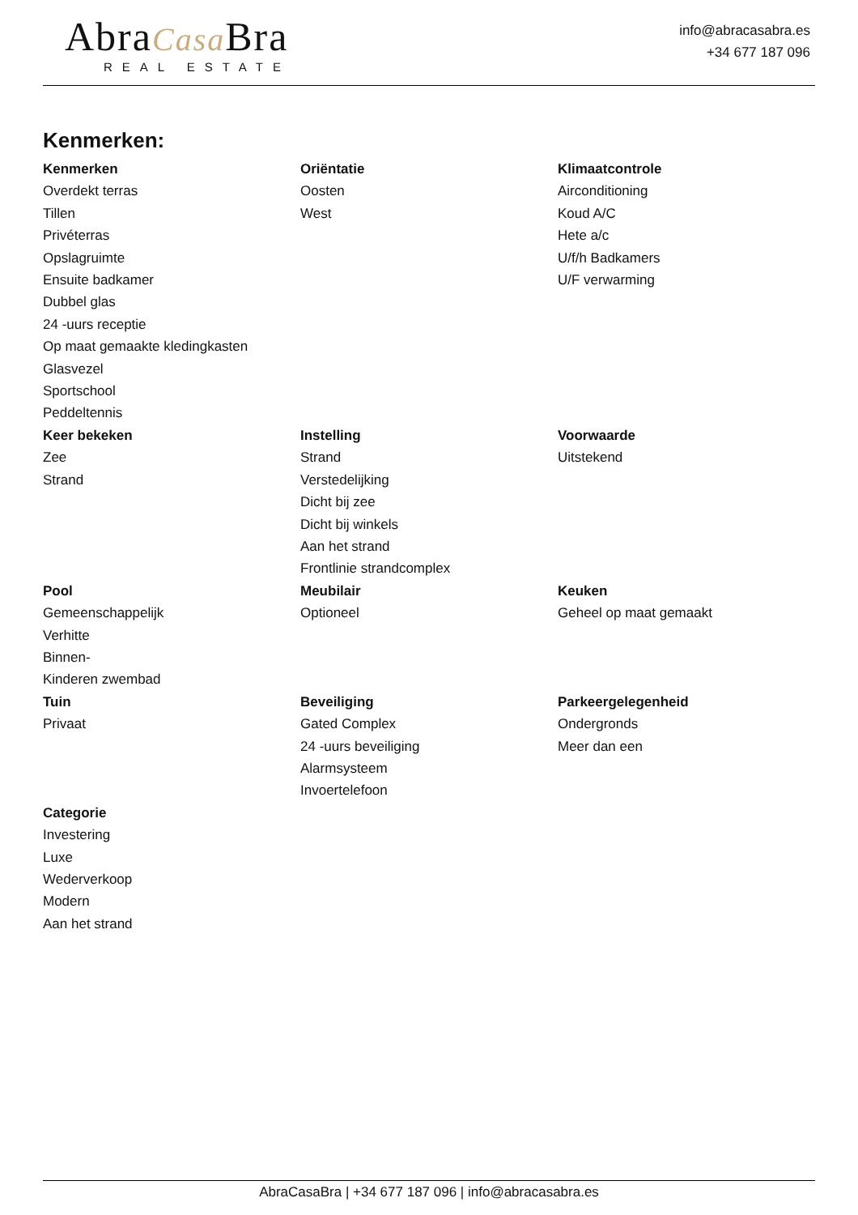AbraCasa Bra
REAL ESTATE
info@abracasabra.es
+34 677 187 096
Kenmerken:
Kenmerken
Overdekt terras
Tillen
Privéterras
Opslagruimte
Ensuite badkamer
Dubbel glas
24 -uurs receptie
Op maat gemaakte kledingkasten
Glasvezel
Sportschool
Peddeltennis
Oriëntatie
Oosten
West
Klimaatcontrole
Airconditioning
Koud A/C
Hete a/c
U/f/h Badkamers
U/F verwarming
Keer bekeken
Zee
Strand
Instelling
Strand
Verstedelijking
Dicht bij zee
Dicht bij winkels
Aan het strand
Frontlinie strandcomplex
Voorwaarde
Uitstekend
Pool
Gemeenschappelijk
Verhitte
Binnen-
Kinderen zwembad
Meubilair
Optioneel
Keuken
Geheel op maat gemaakt
Tuin
Privaat
Beveiliging
Gated Complex
24 -uurs beveiliging
Alarmsysteem
Invoertelefoon
Parkeergelegenheid
Ondergronds
Meer dan een
Categorie
Investering
Luxe
Wederverkoop
Modern
Aan het strand
AbraCasaBra | +34 677 187 096 | info@abracasabra.es